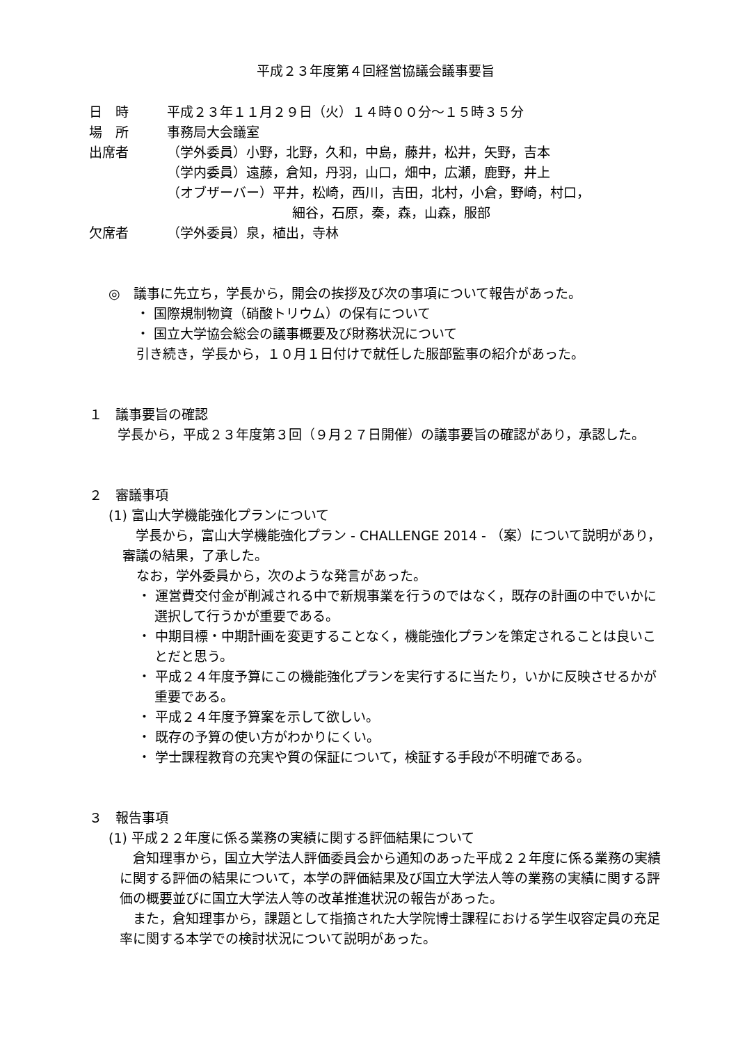平成２３年度第４回経営協議会議事要旨
日　時 平成２３年１１月２９日（火）１４時００分～１５時３５分
場　所 事務局大会議室
出席者 （学外委員）小野，北野，久和，中島，藤井，松井，矢野，吉本
（学内委員）遠藤，倉知，丹羽，山口，畑中，広瀬，鹿野，井上
（オブザーバー）平井，松崎，西川，吉田，北村，小倉，野崎，村口，
細谷，石原，秦，森，山森，服部
欠席者 （学外委員）泉，植出，寺林
◎　議事に先立ち，学長から，開会の挨拶及び次の事項について報告があった。
・ 国際規制物資（硝酸トリウム）の保有について
・ 国立大学協会総会の議事概要及び財務状況について
引き続き，学長から，１０月１日付けで就任した服部監事の紹介があった。
１　議事要旨の確認
　学長から，平成２３年度第３回（９月２７日開催）の議事要旨の確認があり，承認した。
２　審議事項
(1) 富山大学機能強化プランについて
　学長から，富山大学機能強化プラン - CHALLENGE 2014 - （案）について説明があり，審議の結果，了承した。
なお，学外委員から，次のような発言があった。
・ 運営費交付金が削減される中で新規事業を行うのではなく，既存の計画の中でいかに選択して行うかが重要である。
・ 中期目標・中期計画を変更することなく，機能強化プランを策定されることは良いことだと思う。
・ 平成２４年度予算にこの機能強化プランを実行するに当たり，いかに反映させるかが重要である。
・ 平成２４年度予算案を示して欲しい。
・ 既存の予算の使い方がわかりにくい。
・ 学士課程教育の充実や質の保証について，検証する手段が不明確である。
３　報告事項
(1) 平成２２年度に係る業務の実績に関する評価結果について
　倉知理事から，国立大学法人評価委員会から通知のあった平成２２年度に係る業務の実績に関する評価の結果について，本学の評価結果及び国立大学法人等の業務の実績に関する評価の概要並びに国立大学法人等の改革推進状況の報告があった。
　また，倉知理事から，課題として指摘された大学院博士課程における学生収容定員の充足率に関する本学での検討状況について説明があった。